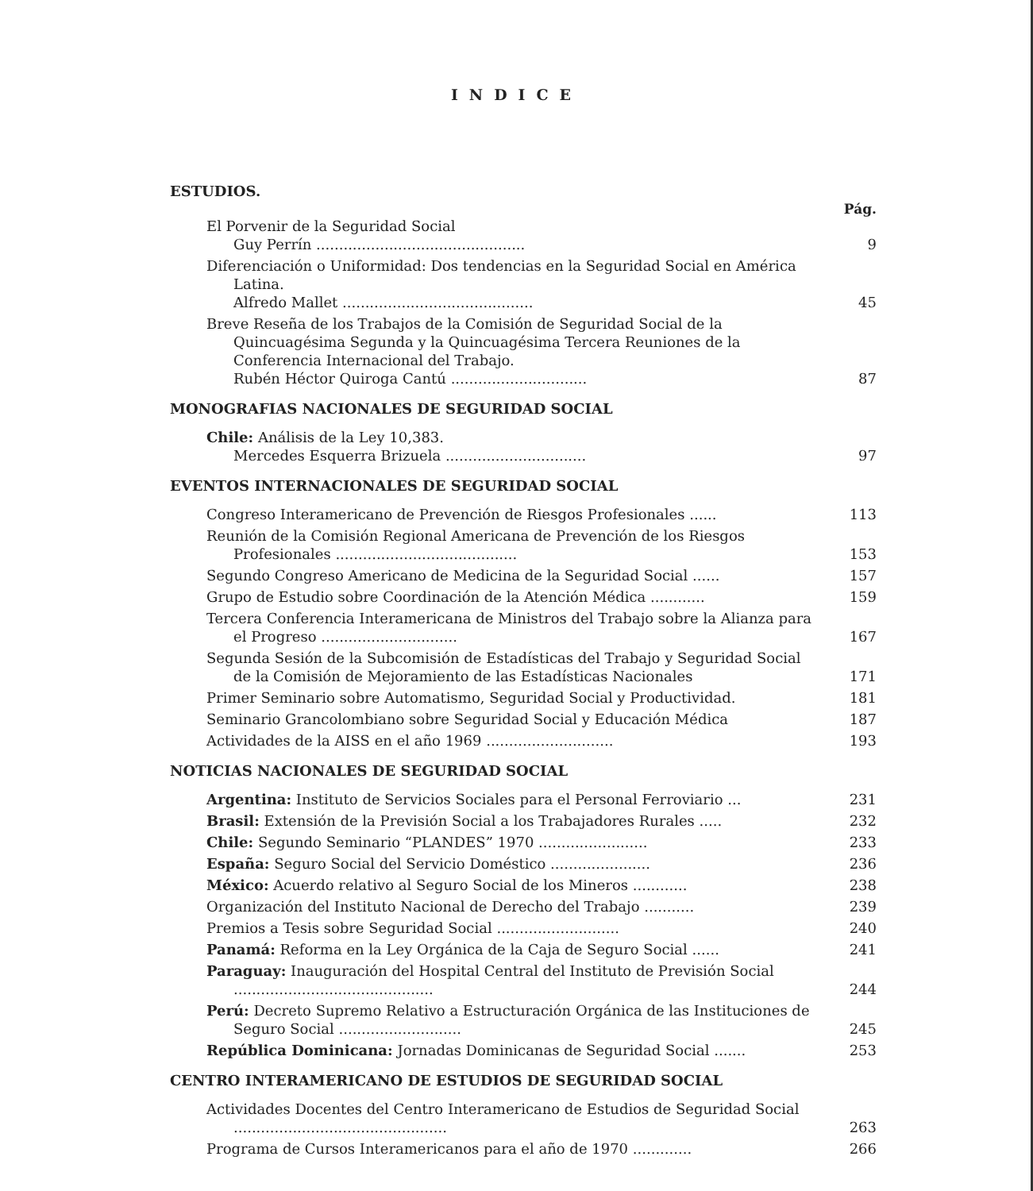INDICE
ESTUDIOS.
Pág.
El Porvenir de la Seguridad Social
Guy Perrín ..............................................
9
Diferenciación o Uniformidad: Dos tendencias en la Seguridad Social en América Latina.
Alfredo Mallet ..........................................
45
Breve Reseña de los Trabajos de la Comisión de Seguridad Social de la Quincuagésima Segunda y la Quincuagésima Tercera Reuniones de la Conferencia Internacional del Trabajo.
Rubén Héctor Quiroga Cantú ..............................
87
MONOGRAFIAS NACIONALES DE SEGURIDAD SOCIAL
Chile: Análisis de la Ley 10,383.
Mercedes Esquerra Brizuela ...............................
97
EVENTOS INTERNACIONALES DE SEGURIDAD SOCIAL
Congreso Interamericano de Prevención de Riesgos Profesionales ......
113
Reunión de la Comisión Regional Americana de Prevención de los Riesgos Profesionales ........................................
153
Segundo Congreso Americano de Medicina de la Seguridad Social ......
157
Grupo de Estudio sobre Coordinación de la Atención Médica ............
159
Tercera Conferencia Interamericana de Ministros del Trabajo sobre la Alianza para el Progreso ..............................
167
Segunda Sesión de la Subcomisión de Estadísticas del Trabajo y Seguridad Social de la Comisión de Mejoramiento de las Estadísticas Nacionales
171
Primer Seminario sobre Automatismo, Seguridad Social y Productividad.
181
Seminario Grancolombiano sobre Seguridad Social y Educación Médica
187
Actividades de la AISS en el año 1969 ............................
193
NOTICIAS NACIONALES DE SEGURIDAD SOCIAL
Argentina: Instituto de Servicios Sociales para el Personal Ferroviario ...
231
Brasil: Extensión de la Previsión Social a los Trabajadores Rurales .....
232
Chile: Segundo Seminario “PLANDES” 1970 ........................
233
España: Seguro Social del Servicio Doméstico ......................
236
México: Acuerdo relativo al Seguro Social de los Mineros ............
238
Organización del Instituto Nacional de Derecho del Trabajo ...........
239
Premios a Tesis sobre Seguridad Social ...........................
240
Panamá: Reforma en la Ley Orgánica de la Caja de Seguro Social ......
241
Paraguay: Inauguración del Hospital Central del Instituto de Previsión Social ............................................
244
Perú: Decreto Supremo Relativo a Estructuración Orgánica de las Instituciones de Seguro Social ...........................
245
República Dominicana: Jornadas Dominicanas de Seguridad Social .......
253
CENTRO INTERAMERICANO DE ESTUDIOS DE SEGURIDAD SOCIAL
Actividades Docentes del Centro Interamericano de Estudios de Seguridad Social ...............................................
263
Programa de Cursos Interamericanos para el año de 1970 .............
266